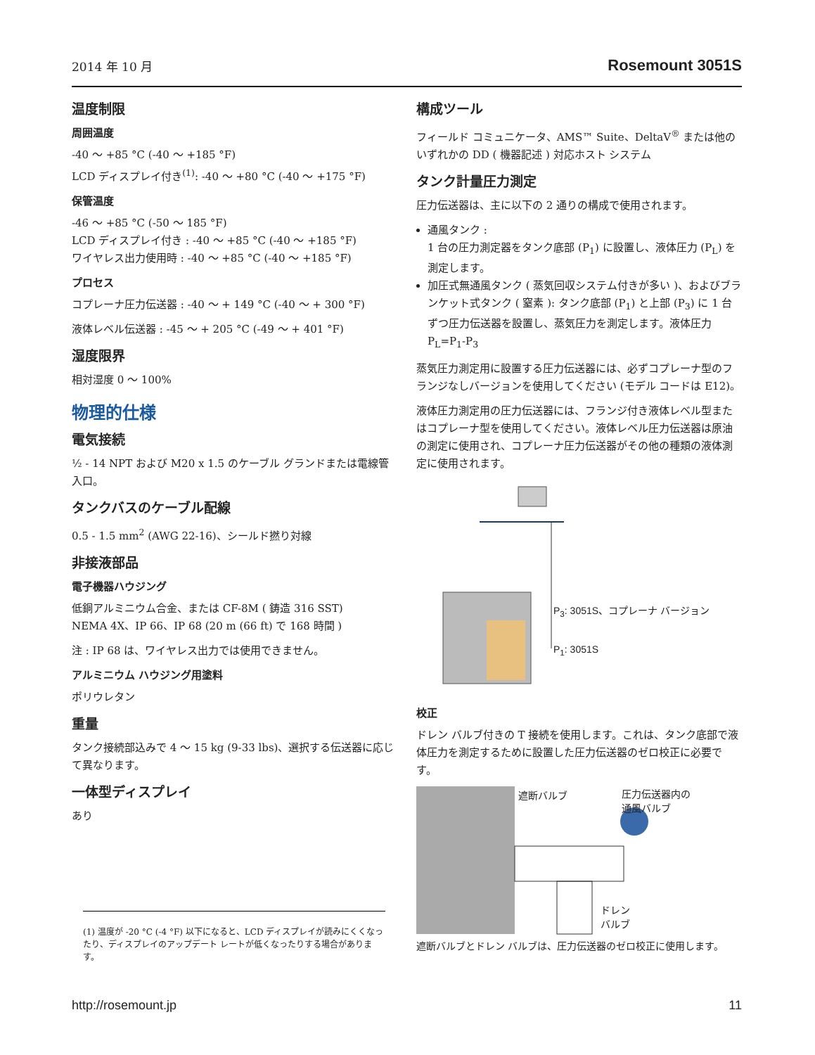2014 年 10 月 Rosemount 3051S
温度制限
周囲温度
-40 ～ +85 °C (-40 ～ +185 °F)
LCD ディスプレイ付き<sup>(1)</sup>: -40 ～ +80 °C (-40 ～ +175 °F)
保管温度
-46 ～ +85 °C (-50 ～ 185 °F)
LCD ディスプレイ付き : -40 ～ +85 °C (-40 ～ +185 °F)
ワイヤレス出力使用時 : -40 ～ +85 °C (-40 ～ +185 °F)
プロセス
コプレーナ圧力伝送器 : -40 ～ + 149 °C (-40 ～ + 300 °F)
液体レベル伝送器 : -45 ～ + 205 °C (-49 ～ + 401 °F)
湿度限界
相対湿度 0 ～ 100%
物理的仕様
電気接続
½ - 14 NPT および M20 x 1.5 のケーブル グランドまたは電線管入口。
タンクバスのケーブル配線
0.5 - 1.5 mm<sup>2</sup> (AWG 22-16)、シールド撚り対線
非接液部品
電子機器ハウジング
低銅アルミニウム合金、または CF-8M ( 鋳造 316 SST)
NEMA 4X、IP 66、IP 68 (20 m (66 ft) で 168 時間 )
注 : IP 68 は、ワイヤレス出力では使用できません。
アルミニウム ハウジング用塗料
ポリウレタン
重量
タンク接続部込みで 4 ～ 15 kg (9-33 lbs)、選択する伝送器に応じて異なります。
一体型ディスプレイ
あり
構成ツール
フィールド コミュニケータ、AMS™ Suite、DeltaV<sup>®</sup> または他のいずれかの DD ( 機器記述 ) 対応ホスト システム
タンク計量圧力測定
圧力伝送器は、主に以下の 2 通りの構成で使用されます。
通風タンク :
1 台の圧力測定器をタンク底部 (P<sub>1</sub>) に設置し、液体圧力 (P<sub>L</sub>) を測定します。
加圧式無通風タンク ( 蒸気回収システム付きが多い )、およびブランケット式タンク ( 窒素 ): タンク底部 (P<sub>1</sub>) と上部 (P<sub>3</sub>) に 1 台ずつ圧力伝送器を設置し、蒸気圧力を測定します。液体圧力 P<sub>L</sub>=P<sub>1</sub>-P<sub>3</sub>
蒸気圧力測定用に設置する圧力伝送器には、必ずコプレーナ型のフランジなしバージョンを使用してください (モデル コードは E12)。
液体圧力測定用の圧力伝送器には、フランジ付き液体レベル型またはコプレーナ型を使用してください。液体レベル圧力伝送器は原油の測定に使用され、コプレーナ圧力伝送器がその他の種類の液体測定に使用されます。
P<sub>3</sub>: 3051S、コプレーナ バージョン
P<sub>1</sub>: 3051S
校正
ドレン バルブ付きの T 接続を使用します。これは、タンク底部で液体圧力を測定するために設置した圧力伝送器のゼロ校正に必要です。
遮断バルブ
圧力伝送器内の
通風バルブ
ドレン
バルブ
遮断バルブとドレン バルブは、圧力伝送器のゼロ校正に使用します。
(1) 温度が -20 °C (-4 °F) 以下になると、LCD ディスプレイが読みにくくなったり、ディスプレイのアップデート レートが低くなったりする場合があります。
http://rosemount.jp 11